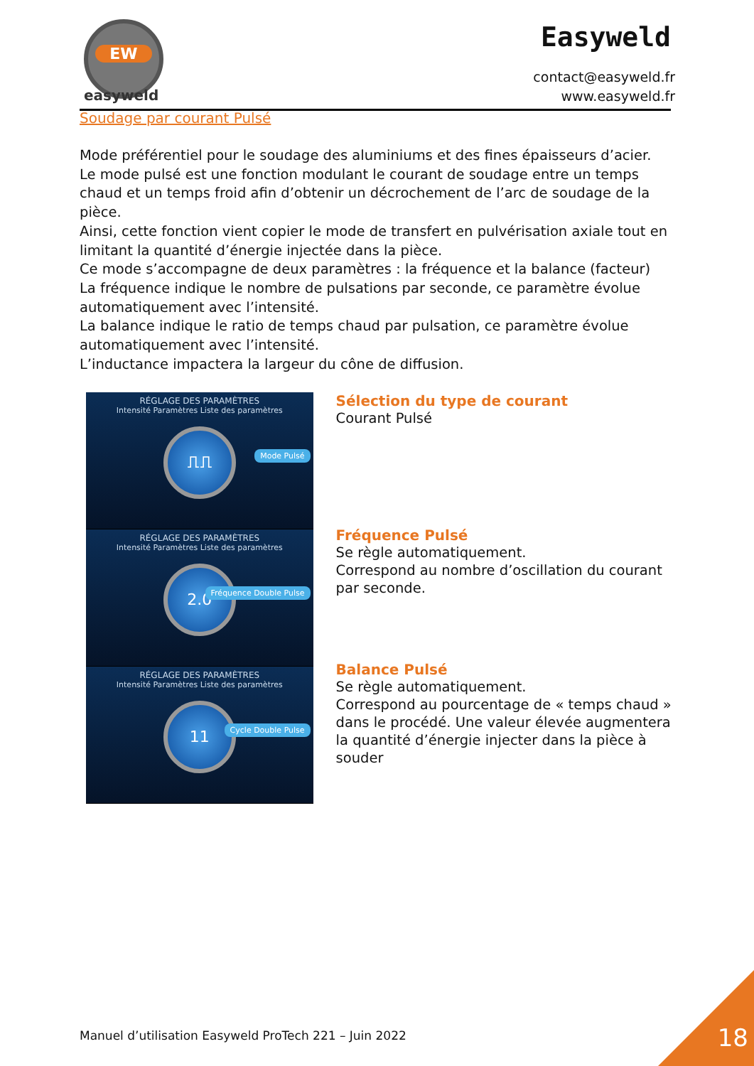EW
easyweld
Easyweld
contact@easyweld.fr
www.easyweld.fr
Soudage par courant Pulsé
Mode préférentiel pour le soudage des aluminiums et des fines épaisseurs d’acier.
Le mode pulsé est une fonction modulant le courant de soudage entre un temps chaud et un temps froid afin d’obtenir un décrochement de l’arc de soudage de la pièce.
Ainsi, cette fonction vient copier le mode de transfert en pulvérisation axiale tout en limitant la quantité d’énergie injectée dans la pièce.
Ce mode s’accompagne de deux paramètres : la fréquence et la balance (facteur)
La fréquence indique le nombre de pulsations par seconde, ce paramètre évolue automatiquement avec l’intensité.
La balance indique le ratio de temps chaud par pulsation, ce paramètre évolue automatiquement avec l’intensité.
L’inductance impactera la largeur du cône de diffusion.
RÉGLAGE DES PARAMÈTRES
Intensité Paramètres Liste des paramètres
⎍⎍
Mode Pulsé
RÉGLAGE DES PARAMÈTRES
Intensité Paramètres Liste des paramètres
2.0
Fréquence Double Pulse
RÉGLAGE DES PARAMÈTRES
Intensité Paramètres Liste des paramètres
11
Cycle Double Pulse
Sélection du type de courant
Courant Pulsé
Fréquence Pulsé
Se règle automatiquement.
Correspond au nombre d’oscillation du courant par seconde.
Balance Pulsé
Se règle automatiquement.
Correspond au pourcentage de « temps chaud » dans le procédé. Une valeur élevée augmentera la quantité d’énergie injecter dans la pièce à souder
Manuel d’utilisation Easyweld ProTech 221 – Juin 2022
18